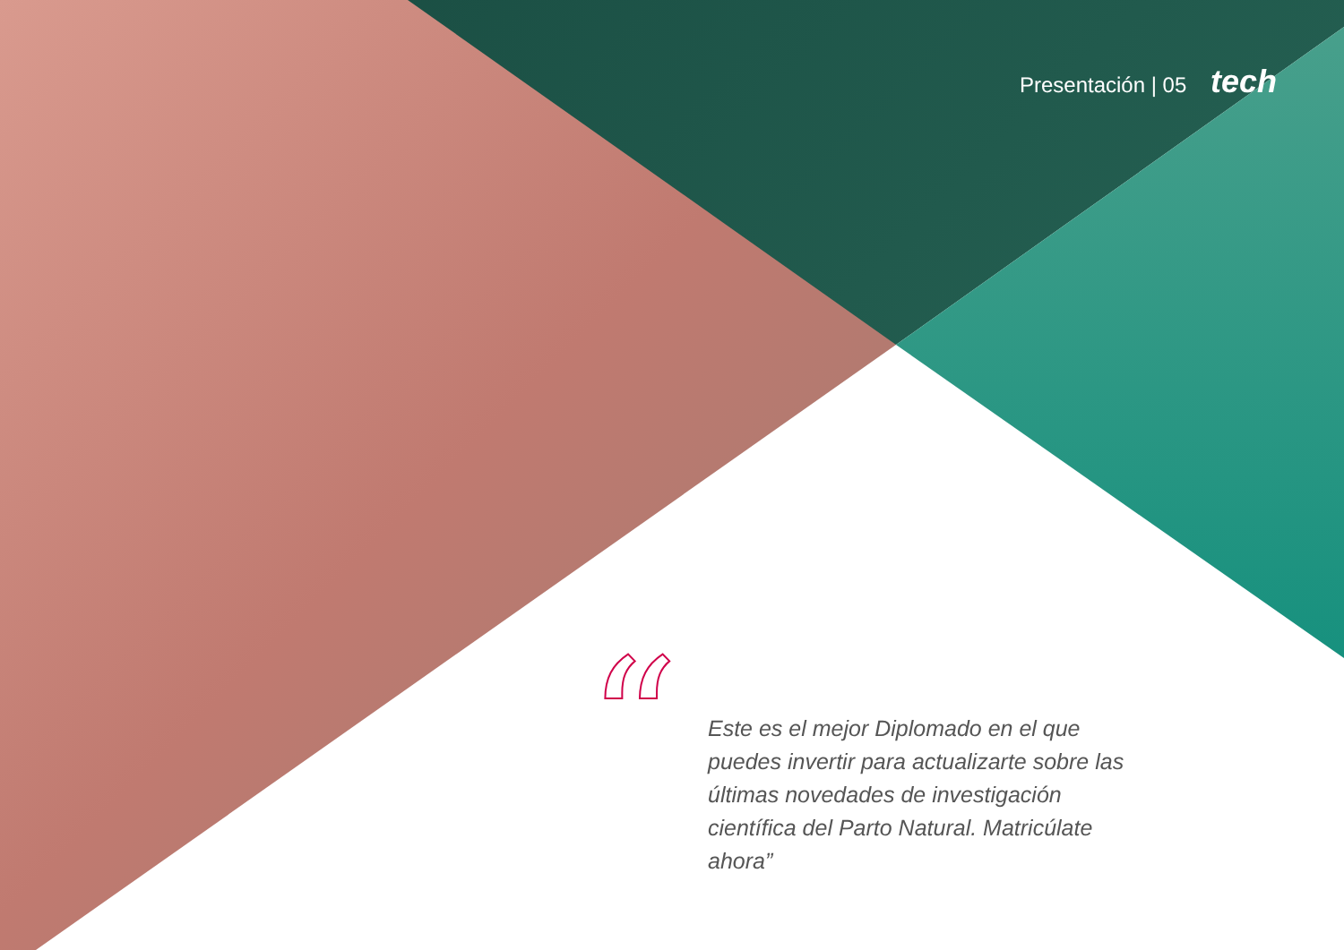Presentación | 05 tech
“
Este es el mejor Diplomado en el que puedes invertir para actualizarte sobre las últimas novedades de investigación científica del Parto Natural. Matricúlate ahora”